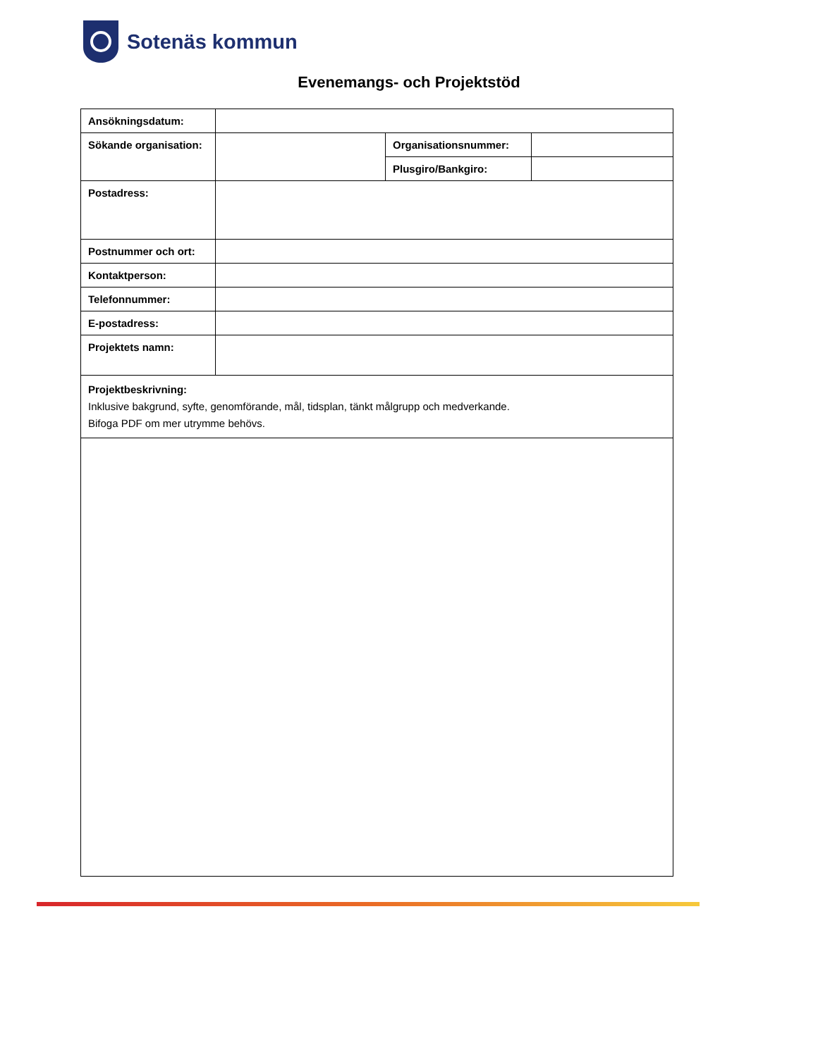Sotenäs kommun
Evenemangs- och Projektstöd
| Ansökningsdatum: | | | |
| Sökande organisation: | | Organisationsnummer: | |
| | | Plusgiro/Bankgiro: | |
| Postadress: | | | |
| Postnummer och ort: | | | |
| Kontaktperson: | | | |
| Telefonnummer: | | | |
| E-postadress: | | | |
| Projektets namn: | | | |
| Projektbeskrivning: Inklusive bakgrund, syfte, genomförande, mål, tidsplan, tänkt målgrupp och medverkande. Bifoga PDF om mer utrymme behövs. | | | |